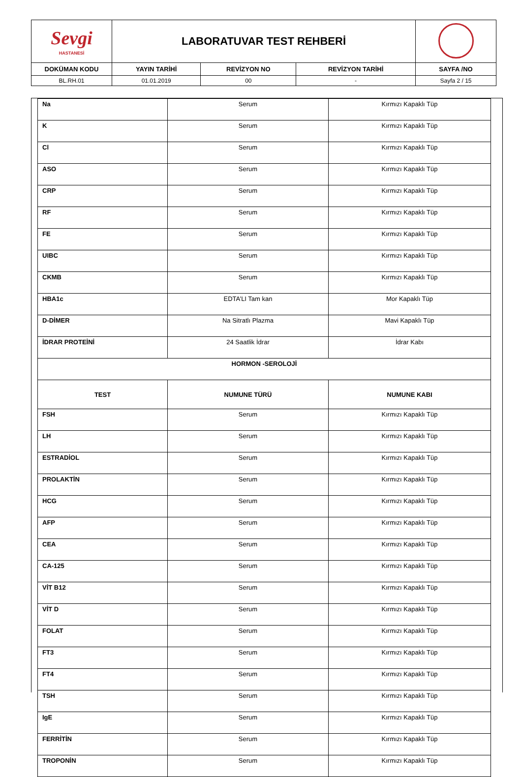| Sevgi HASTANESİ | LABORATUVAR TEST REHBERİ | | | |
| DOKÜMAN KODU | YAYIN TARİHİ | REVİZYON NO | REVİZYON TARİHİ | SAYFA /NO |
| BL.RH.01 | 01.01.2019 | 00 | - | Sayfa 2 / 15 |
| Na | Serum | Kırmızı Kapaklı Tüp |
| K | Serum | Kırmızı Kapaklı Tüp |
| Cl | Serum | Kırmızı Kapaklı Tüp |
| ASO | Serum | Kırmızı Kapaklı Tüp |
| CRP | Serum | Kırmızı Kapaklı Tüp |
| RF | Serum | Kırmızı Kapaklı Tüp |
| FE | Serum | Kırmızı Kapaklı Tüp |
| UIBC | Serum | Kırmızı Kapaklı Tüp |
| CKMB | Serum | Kırmızı Kapaklı Tüp |
| HBA1c | EDTA’LI Tam kan | Mor Kapaklı Tüp |
| D-DİMER | Na Sitratlı Plazma | Mavi Kapaklı Tüp |
| İDRAR PROTEİNİ | 24 Saatlik İdrar | İdrar Kabı |
| HORMON -SEROLOJİ | | |
| TEST | NUMUNE TÜRÜ | NUMUNE KABI |
| FSH | Serum | Kırmızı Kapaklı Tüp |
| LH | Serum | Kırmızı Kapaklı Tüp |
| ESTRADİOL | Serum | Kırmızı Kapaklı Tüp |
| PROLAKTİN | Serum | Kırmızı Kapaklı Tüp |
| HCG | Serum | Kırmızı Kapaklı Tüp |
| AFP | Serum | Kırmızı Kapaklı Tüp |
| CEA | Serum | Kırmızı Kapaklı Tüp |
| CA-125 | Serum | Kırmızı Kapaklı Tüp |
| VİT B12 | Serum | Kırmızı Kapaklı Tüp |
| VİT D | Serum | Kırmızı Kapaklı Tüp |
| FOLAT | Serum | Kırmızı Kapaklı Tüp |
| FT3 | Serum | Kırmızı Kapaklı Tüp |
| FT4 | Serum | Kırmızı Kapaklı Tüp |
| TSH | Serum | Kırmızı Kapaklı Tüp |
| IgE | Serum | Kırmızı Kapaklı Tüp |
| FERRİTİN | Serum | Kırmızı Kapaklı Tüp |
| TROPONİN | Serum | Kırmızı Kapaklı Tüp |